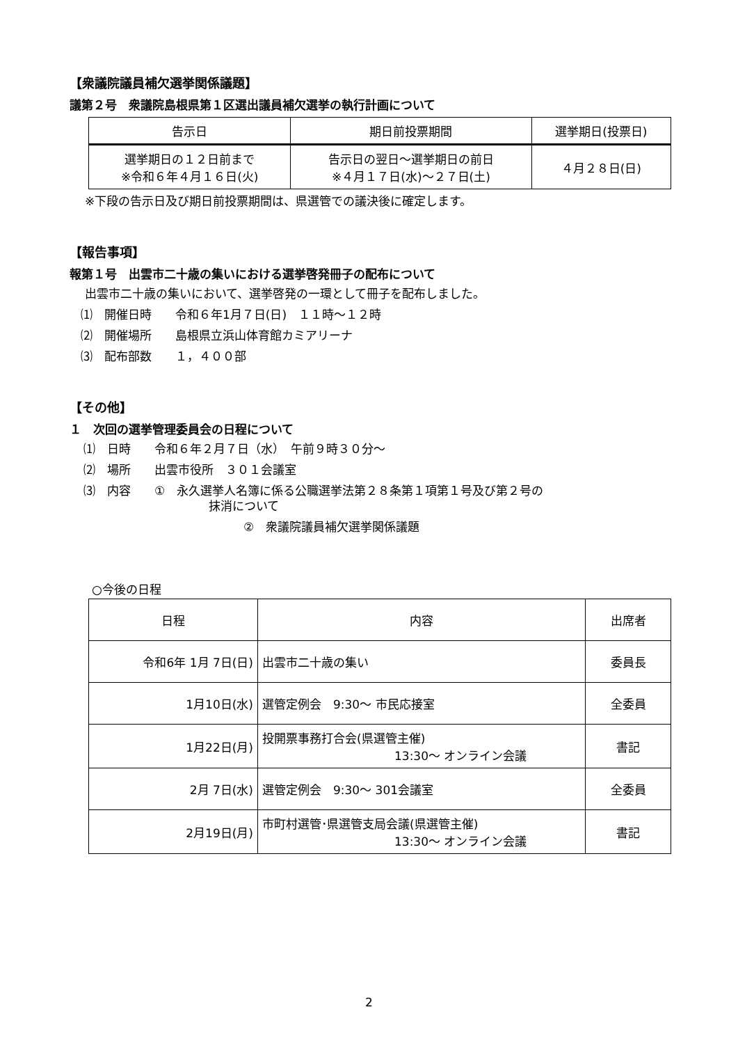【衆議院議員補欠選挙関係議題】
議第２号　衆議院島根県第１区選出議員補欠選挙の執行計画について
| 告示日 | 期日前投票期間 | 選挙期日(投票日) |
| --- | --- | --- |
| 選挙期日の１２日前まで ※令和６年４月１６日(火) | 告示日の翌日～選挙期日の前日 ※４月１７日(水)～２７日(土) | ４月２８日(日) |
※下段の告示日及び期日前投票期間は、県選管での議決後に確定します。
【報告事項】
報第１号　出雲市二十歳の集いにおける選挙啓発冊子の配布について
出雲市二十歳の集いにおいて、選挙啓発の一環として冊子を配布しました。
⑴　開催日時　　令和６年1月７日(日)　１１時～１２時
⑵　開催場所　　島根県立浜山体育館カミアリーナ
⑶　配布部数　　１，４００部
【その他】
１　次回の選挙管理委員会の日程について
⑴　日時　　令和６年２月７日（水）　午前９時３０分～
⑵　場所　　出雲市役所　３０１会議室
⑶　内容　　①　永久選挙人名簿に係る公職選挙法第２８条第１項第１号及び第２号の
抹消について
②　衆議院議員補欠選挙関係議題
○今後の日程
| 日程 | 内容 | 出席者 |
| --- | --- | --- |
| 令和6年 1月 7日(日) | 出雲市二十歳の集い | 委員長 |
| 1月10日(水) | 選管定例会 9:30～ 市民応接室 | 全委員 |
| 1月22日(月) | 投開票事務打合会(県選管主催) 13:30～ オンライン会議 | 書記 |
| 2月 7日(水) | 選管定例会 9:30～ 301会議室 | 全委員 |
| 2月19日(月) | 市町村選管･県選管支局会議(県選管主催) 13:30～ オンライン会議 | 書記 |
2